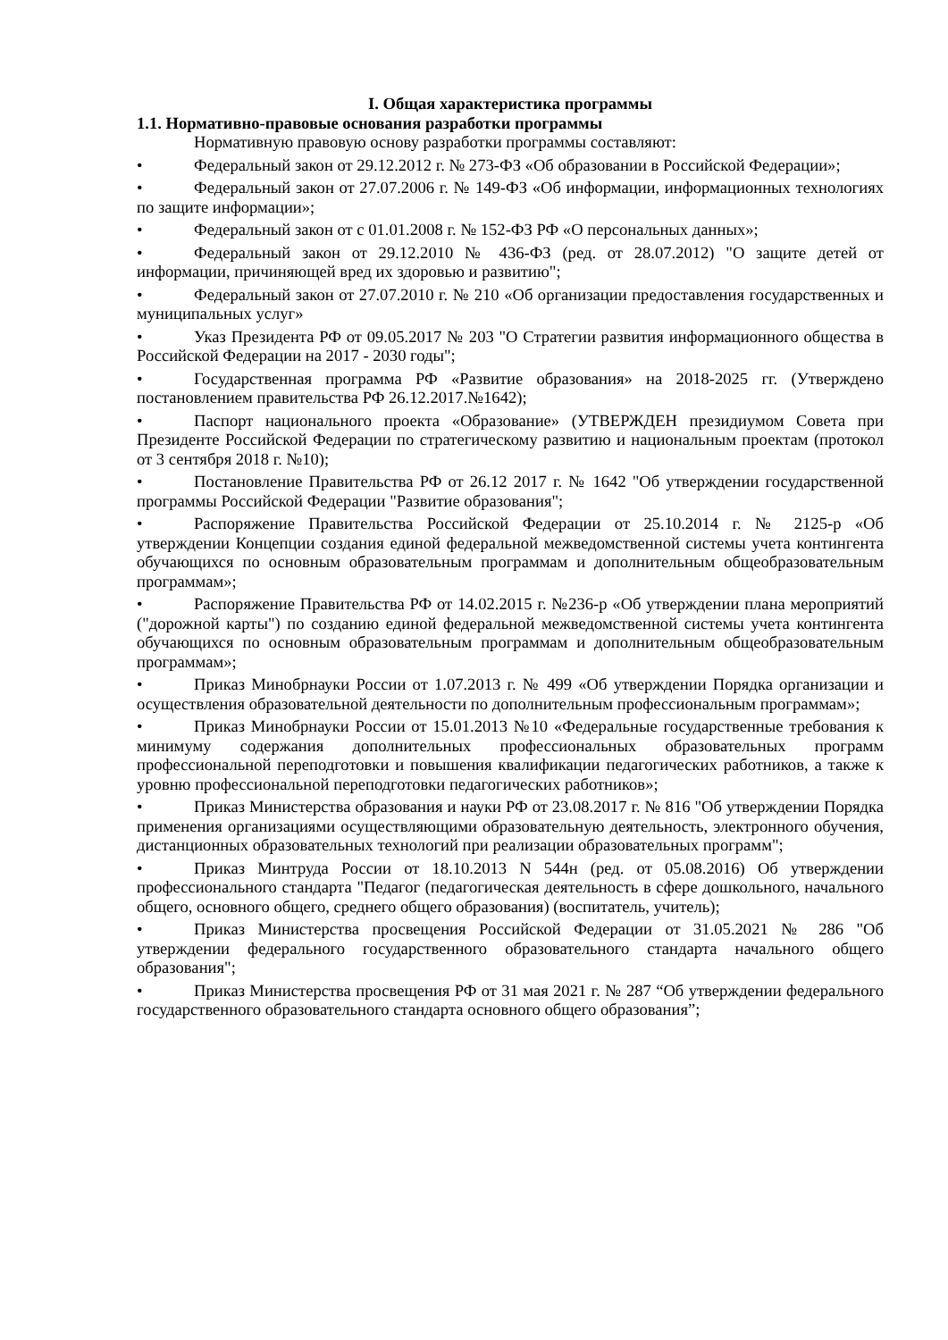I. Общая характеристика программы
1.1. Нормативно-правовые основания разработки программы
Нормативную правовую основу разработки программы составляют:
• Федеральный закон от 29.12.2012 г. № 273-ФЗ «Об образовании в Российской Федерации»;
• Федеральный закон от 27.07.2006 г. № 149-ФЗ «Об информации, информационных технологиях по защите информации»;
• Федеральный закон от с 01.01.2008 г. № 152-ФЗ РФ «О персональных данных»;
• Федеральный закон от 29.12.2010 № 436-ФЗ (ред. от 28.07.2012) "О защите детей от информации, причиняющей вред их здоровью и развитию";
• Федеральный закон от 27.07.2010 г. № 210 «Об организации предоставления государственных и муниципальных услуг»
• Указ Президента РФ от 09.05.2017 № 203 "О Стратегии развития информационного общества в Российской Федерации на 2017 - 2030 годы";
• Государственная программа РФ «Развитие образования» на 2018-2025 гг. (Утверждено постановлением правительства РФ 26.12.2017.№1642);
• Паспорт национального проекта «Образование» (УТВЕРЖДЕН президиумом Совета при Президенте Российской Федерации по стратегическому развитию и национальным проектам (протокол от 3 сентября 2018 г. №10);
• Постановление Правительства РФ от 26.12 2017 г. № 1642 "Об утверждении государственной программы Российской Федерации "Развитие образования";
• Распоряжение Правительства Российской Федерации от 25.10.2014 г. № 2125-р «Об утверждении Концепции создания единой федеральной межведомственной системы учета контингента обучающихся по основным образовательным программам и дополнительным общеобразовательным программам»;
• Распоряжение Правительства РФ от 14.02.2015 г. №236-р «Об утверждении плана мероприятий ("дорожной карты") по созданию единой федеральной межведомственной системы учета контингента обучающихся по основным образовательным программам и дополнительным общеобразовательным программам»;
• Приказ Минобрнауки России от 1.07.2013 г. № 499 «Об утверждении Порядка организации и осуществления образовательной деятельности по дополнительным профессиональным программам»;
• Приказ Минобрнауки России от 15.01.2013 №10 «Федеральные государственные требования к минимуму содержания дополнительных профессиональных образовательных программ профессиональной переподготовки и повышения квалификации педагогических работников, а также к уровню профессиональной переподготовки педагогических работников»;
• Приказ Министерства образования и науки РФ от 23.08.2017 г. № 816 "Об утверждении Порядка применения организациями осуществляющими образовательную деятельность, электронного обучения, дистанционных образовательных технологий при реализации образовательных программ";
• Приказ Минтруда России от 18.10.2013 N 544н (ред. от 05.08.2016) Об утверждении профессионального стандарта "Педагог (педагогическая деятельность в сфере дошкольного, начального общего, основного общего, среднего общего образования) (воспитатель, учитель);
• Приказ Министерства просвещения Российской Федерации от 31.05.2021 № 286 "Об утверждении федерального государственного образовательного стандарта начального общего образования";
• Приказ Министерства просвещения РФ от 31 мая 2021 г. № 287 “Об утверждении федерального государственного образовательного стандарта основного общего образования”;